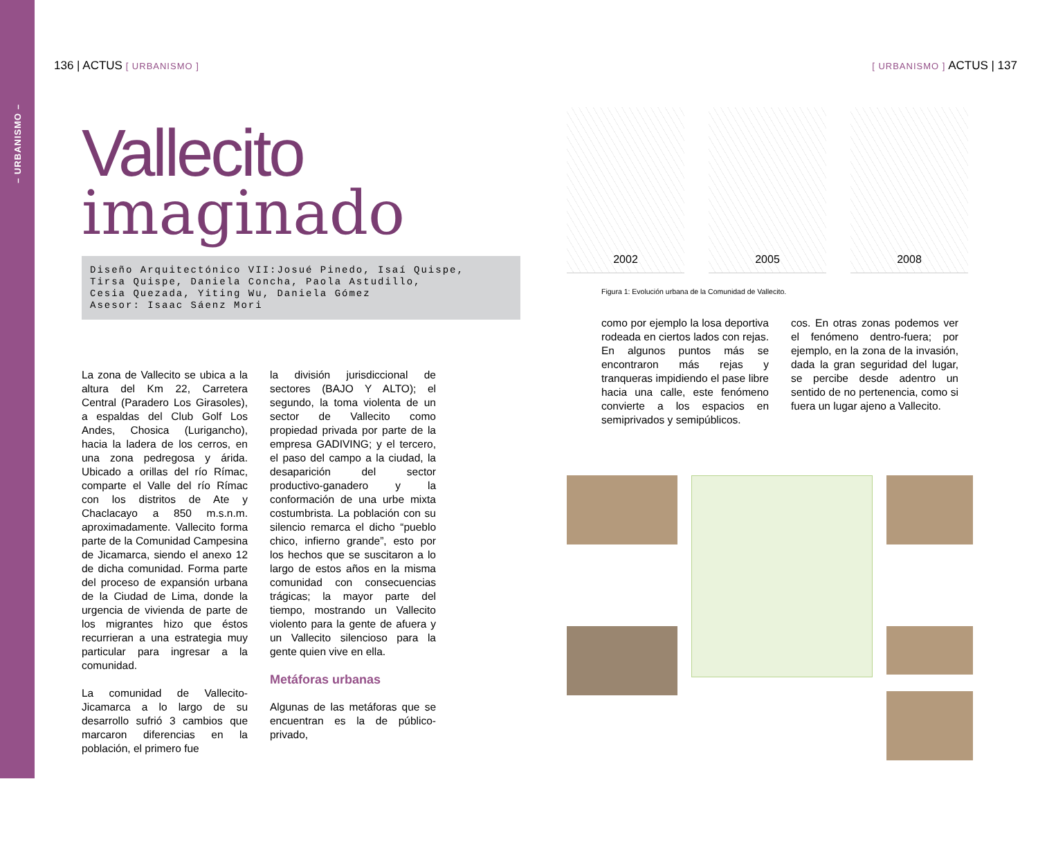– URBANISMO –
136 | ACTUS [ URBANISMO ]
Vallecito
imaginado
Diseño Arquitectónico VII:Josué Pinedo, Isaí Quispe,
Tirsa Quispe, Daniela Concha, Paola Astudillo,
Cesia Quezada, Yiting Wu, Daniela Gómez
Asesor: Isaac Sáenz Mori
La zona de Vallecito se ubica a la altura del Km 22, Carretera Central (Paradero Los Girasoles), a espaldas del Club Golf Los Andes, Chosica (Lurigancho), hacia la ladera de los cerros, en una zona pedregosa y árida. Ubicado a orillas del río Rímac, comparte el Valle del río Rímac con los distritos de Ate y Chaclacayo a 850 m.s.n.m. aproximadamente. Vallecito forma parte de la Comunidad Campesina de Jicamarca, siendo el anexo 12 de dicha comunidad. Forma parte del proceso de expansión urbana de la Ciudad de Lima, donde la urgencia de vivienda de parte de los migrantes hizo que éstos recurrieran a una estrategia muy particular para ingresar a la comunidad.
La comunidad de Vallecito-Jicamarca a lo largo de su desarrollo sufrió 3 cambios que marcaron diferencias en la población, el primero fue
la división jurisdiccional de sectores (BAJO Y ALTO); el segundo, la toma violenta de un sector de Vallecito como propiedad privada por parte de la empresa GADIVING; y el tercero, el paso del campo a la ciudad, la desaparición del sector productivo-ganadero y la conformación de una urbe mixta costumbrista. La población con su silencio remarca el dicho “pueblo chico, infierno grande”, esto por los hechos que se suscitaron a lo largo de estos años en la misma comunidad con consecuencias trágicas; la mayor parte del tiempo, mostrando un Vallecito violento para la gente de afuera y un Vallecito silencioso para la gente quien vive en ella.
Metáforas urbanas
Algunas de las metáforas que se encuentran es la de público-privado,
[ URBANISMO ] ACTUS | 137
2002 2005 2008
Figura 1: Evolución urbana de la Comunidad de Vallecito.
como por ejemplo la losa deportiva rodeada en ciertos lados con rejas. En algunos puntos más se encontraron más rejas y tranqueras impidiendo el pase libre hacia una calle, este fenómeno convierte a los espacios en semiprivados y semipúblicos.
cos. En otras zonas podemos ver el fenómeno dentro-fuera; por ejemplo, en la zona de la invasión, dada la gran seguridad del lugar, se percibe desde adentro un sentido de no pertenencia, como si fuera un lugar ajeno a Vallecito.